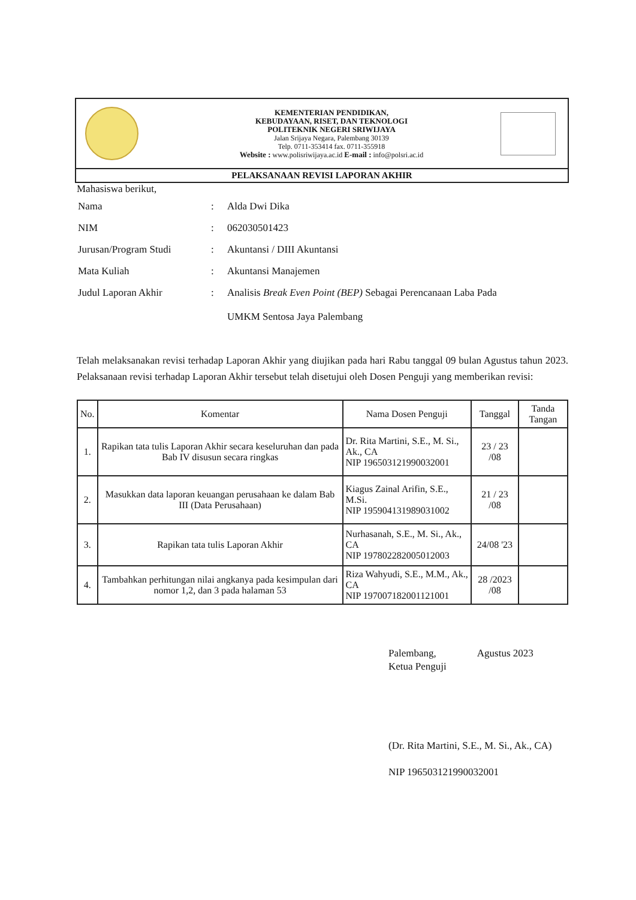KEMENTERIAN PENDIDIKAN,
KEBUDAYAAN, RISET, DAN TEKNOLOGI
POLITEKNIK NEGERI SRIWIJAYA
Jalan Srijaya Negara, Palembang 30139
Telp. 0711-353414 fax. 0711-355918
Website : www.polisriwijaya.ac.id E-mail : info@polsri.ac.id
PELAKSANAAN REVISI LAPORAN AKHIR
Mahasiswa berikut,
| Nama | : | Alda Dwi Dika |
| NIM | : | 062030501423 |
| Jurusan/Program Studi | : | Akuntansi / DIII Akuntansi |
| Mata Kuliah | : | Akuntansi Manajemen |
| Judul Laporan Akhir | : | Analisis Break Even Point (BEP) Sebagai Perencanaan Laba Pada UMKM Sentosa Jaya Palembang |
Telah melaksanakan revisi terhadap Laporan Akhir yang diujikan pada hari Rabu tanggal 09 bulan Agustus tahun 2023. Pelaksanaan revisi terhadap Laporan Akhir tersebut telah disetujui oleh Dosen Penguji yang memberikan revisi:
| No. | Komentar | Nama Dosen Penguji | Tanggal | Tanda Tangan |
| --- | --- | --- | --- | --- |
| 1. | Rapikan tata tulis Laporan Akhir secara keseluruhan dan pada Bab IV disusun secara ringkas | Dr. Rita Martini, S.E., M. Si., Ak., CA NIP 196503121990032001 | 23 / 23 /08 | |
| 2. | Masukkan data laporan keuangan perusahaan ke dalam Bab III (Data Perusahaan) | Kiagus Zainal Arifin, S.E., M.Si. NIP 195904131989031002 | 21 / 23 /08 | |
| 3. | Rapikan tata tulis Laporan Akhir | Nurhasanah, S.E., M. Si., Ak., CA NIP 197802282005012003 | 24/08 '23 | |
| 4. | Tambahkan perhitungan nilai angkanya pada kesimpulan dari nomor 1,2, dan 3 pada halaman 53 | Riza Wahyudi, S.E., M.M., Ak., CA NIP 197007182001121001 | 28 /2023 /08 | |
Palembang, Agustus 2023
Ketua Penguji
(Dr. Rita Martini, S.E., M. Si., Ak., CA)
NIP 196503121990032001